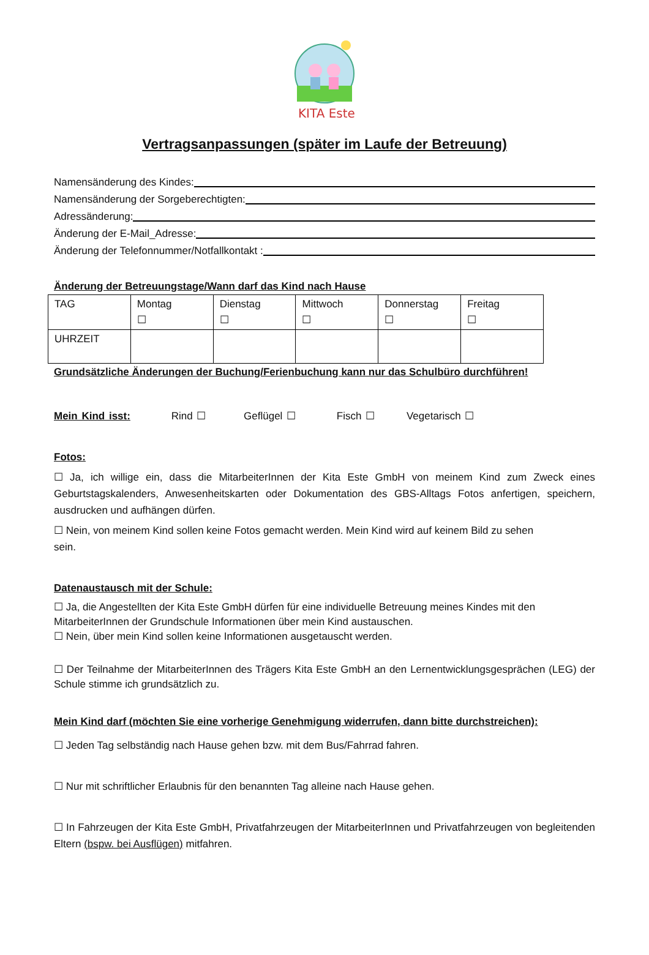KITA Este
Vertragsanpassungen (später im Laufe der Betreuung)
Namensänderung des Kindes:
Namensänderung der Sorgeberechtigten:
Adressänderung:
Änderung der E-Mail_Adresse:
Änderung der Telefonnummer/Notfallkontakt :
Änderung der Betreuungstage/Wann darf das Kind nach Hause
| TAG | Montag ☐ | Dienstag ☐ | Mittwoch ☐ | Donnerstag ☐ | Freitag ☐ |
| UHRZEIT | | | | | |
Grundsätzliche Änderungen der Buchung/Ferienbuchung kann nur das Schulbüro durchführen!
Mein Kind isst: Rind ☐ Geflügel ☐ Fisch ☐ Vegetarisch ☐
Fotos:
☐ Ja, ich willige ein, dass die MitarbeiterInnen der Kita Este GmbH von meinem Kind zum Zweck eines Geburtstagskalenders, Anwesenheitskarten oder Dokumentation des GBS-Alltags Fotos anfertigen, speichern, ausdrucken und aufhängen dürfen.
☐ Nein, von meinem Kind sollen keine Fotos gemacht werden. Mein Kind wird auf keinem Bild zu sehen sein.
Datenaustausch mit der Schule:
☐ Ja, die Angestellten der Kita Este GmbH dürfen für eine individuelle Betreuung meines Kindes mit den MitarbeiterInnen der Grundschule Informationen über mein Kind austauschen.
☐ Nein, über mein Kind sollen keine Informationen ausgetauscht werden.
☐ Der Teilnahme der MitarbeiterInnen des Trägers Kita Este GmbH an den Lernentwicklungsgesprächen (LEG) der Schule stimme ich grundsätzlich zu.
Mein Kind darf (möchten Sie eine vorherige Genehmigung widerrufen, dann bitte durchstreichen):
☐ Jeden Tag selbständig nach Hause gehen bzw. mit dem Bus/Fahrrad fahren.
☐ Nur mit schriftlicher Erlaubnis für den benannten Tag alleine nach Hause gehen.
☐ In Fahrzeugen der Kita Este GmbH, Privatfahrzeugen der MitarbeiterInnen und Privatfahrzeugen von begleitenden Eltern (bspw. bei Ausflügen) mitfahren.